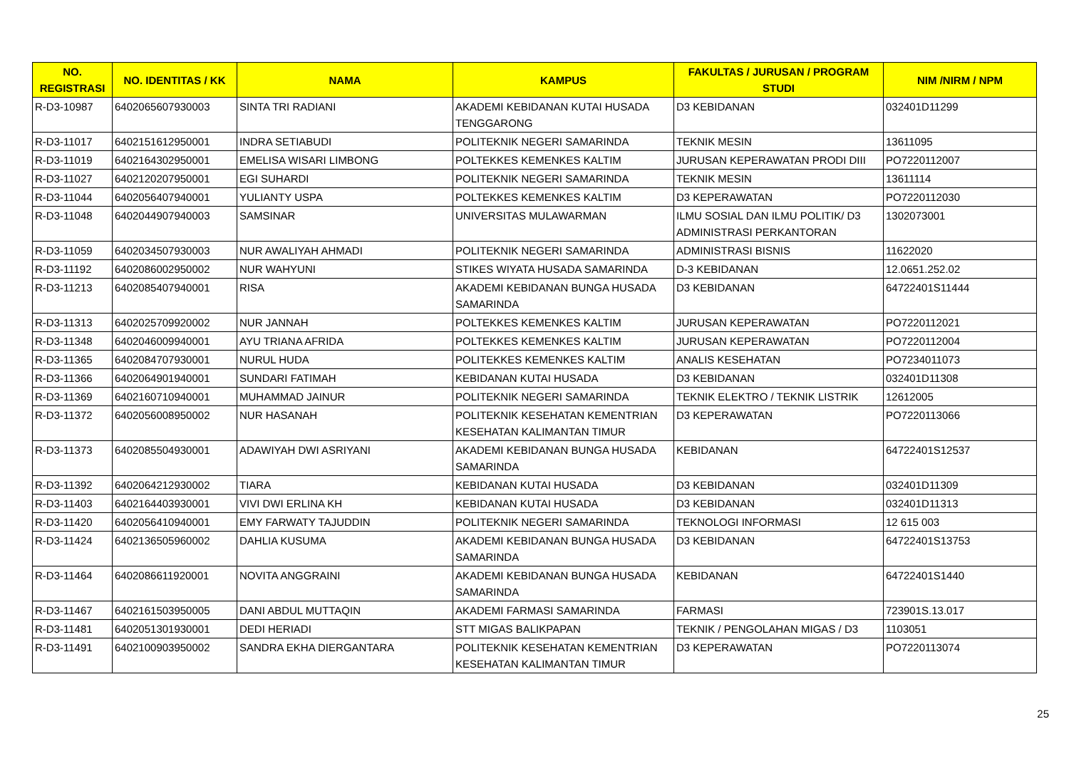| NO. REGISTRASI | NO. IDENTITAS / KK | NAMA | KAMPUS | FAKULTAS / JURUSAN / PROGRAM STUDI | NIM /NIRM / NPM |
| --- | --- | --- | --- | --- | --- |
| R-D3-10987 | 6402065607930003 | SINTA TRI RADIANI | AKADEMI KEBIDANAN KUTAI HUSADA TENGGARONG | D3 KEBIDANAN | 032401D11299 |
| R-D3-11017 | 6402151612950001 | INDRA SETIABUDI | POLITEKNIK NEGERI SAMARINDA | TEKNIK MESIN | 13611095 |
| R-D3-11019 | 6402164302950001 | EMELISA WISARI LIMBONG | POLTEKKES KEMENKES KALTIM | JURUSAN KEPERAWATAN PRODI DIII | PO7220112007 |
| R-D3-11027 | 6402120207950001 | EGI SUHARDI | POLITEKNIK NEGERI SAMARINDA | TEKNIK MESIN | 13611114 |
| R-D3-11044 | 6402056407940001 | YULIANTY USPA | POLTEKKES KEMENKES KALTIM | D3 KEPERAWATAN | PO7220112030 |
| R-D3-11048 | 6402044907940003 | SAMSINAR | UNIVERSITAS MULAWARMAN | ILMU SOSIAL DAN ILMU POLITIK/ D3 ADMINISTRASI PERKANTORAN | 1302073001 |
| R-D3-11059 | 6402034507930003 | NUR AWALIYAH AHMADI | POLITEKNIK NEGERI SAMARINDA | ADMINISTRASI BISNIS | 11622020 |
| R-D3-11192 | 6402086002950002 | NUR WAHYUNI | STIKES WIYATA HUSADA SAMARINDA | D-3 KEBIDANAN | 12.0651.252.02 |
| R-D3-11213 | 6402085407940001 | RISA | AKADEMI KEBIDANAN BUNGA HUSADA SAMARINDA | D3 KEBIDANAN | 64722401S11444 |
| R-D3-11313 | 6402025709920002 | NUR JANNAH | POLTEKKES KEMENKES KALTIM | JURUSAN KEPERAWATAN | PO7220112021 |
| R-D3-11348 | 6402046009940001 | AYU TRIANA AFRIDA | POLTEKKES KEMENKES KALTIM | JURUSAN KEPERAWATAN | PO7220112004 |
| R-D3-11365 | 6402084707930001 | NURUL HUDA | POLITEKKES KEMENKES KALTIM | ANALIS KESEHATAN | PO7234011073 |
| R-D3-11366 | 6402064901940001 | SUNDARI FATIMAH | KEBIDANAN KUTAI HUSADA | D3 KEBIDANAN | 032401D11308 |
| R-D3-11369 | 6402160710940001 | MUHAMMAD JAINUR | POLITEKNIK NEGERI SAMARINDA | TEKNIK ELEKTRO / TEKNIK LISTRIK | 12612005 |
| R-D3-11372 | 6402056008950002 | NUR HASANAH | POLITEKNIK KESEHATAN KEMENTRIAN KESEHATAN KALIMANTAN TIMUR | D3 KEPERAWATAN | PO7220113066 |
| R-D3-11373 | 6402085504930001 | ADAWIYAH DWI ASRIYANI | AKADEMI KEBIDANAN BUNGA HUSADA SAMARINDA | KEBIDANAN | 64722401S12537 |
| R-D3-11392 | 6402064212930002 | TIARA | KEBIDANAN KUTAI HUSADA | D3 KEBIDANAN | 032401D11309 |
| R-D3-11403 | 6402164403930001 | VIVI DWI ERLINA KH | KEBIDANAN KUTAI HUSADA | D3 KEBIDANAN | 032401D11313 |
| R-D3-11420 | 6402056410940001 | EMY FARWATY TAJUDDIN | POLITEKNIK NEGERI SAMARINDA | TEKNOLOGI INFORMASI | 12 615 003 |
| R-D3-11424 | 6402136505960002 | DAHLIA KUSUMA | AKADEMI KEBIDANAN BUNGA HUSADA SAMARINDA | D3 KEBIDANAN | 64722401S13753 |
| R-D3-11464 | 6402086611920001 | NOVITA ANGGRAINI | AKADEMI KEBIDANAN BUNGA HUSADA SAMARINDA | KEBIDANAN | 64722401S1440 |
| R-D3-11467 | 6402161503950005 | DANI ABDUL MUTTAQIN | AKADEMI FARMASI SAMARINDA | FARMASI | 723901S.13.017 |
| R-D3-11481 | 6402051301930001 | DEDI HERIADI | STT MIGAS BALIKPAPAN | TEKNIK / PENGOLAHAN MIGAS / D3 | 1103051 |
| R-D3-11491 | 6402100903950002 | SANDRA EKHA DIERGANTARA | POLITEKNIK KESEHATAN KEMENTRIAN KESEHATAN KALIMANTAN TIMUR | D3 KEPERAWATAN | PO7220113074 |
25